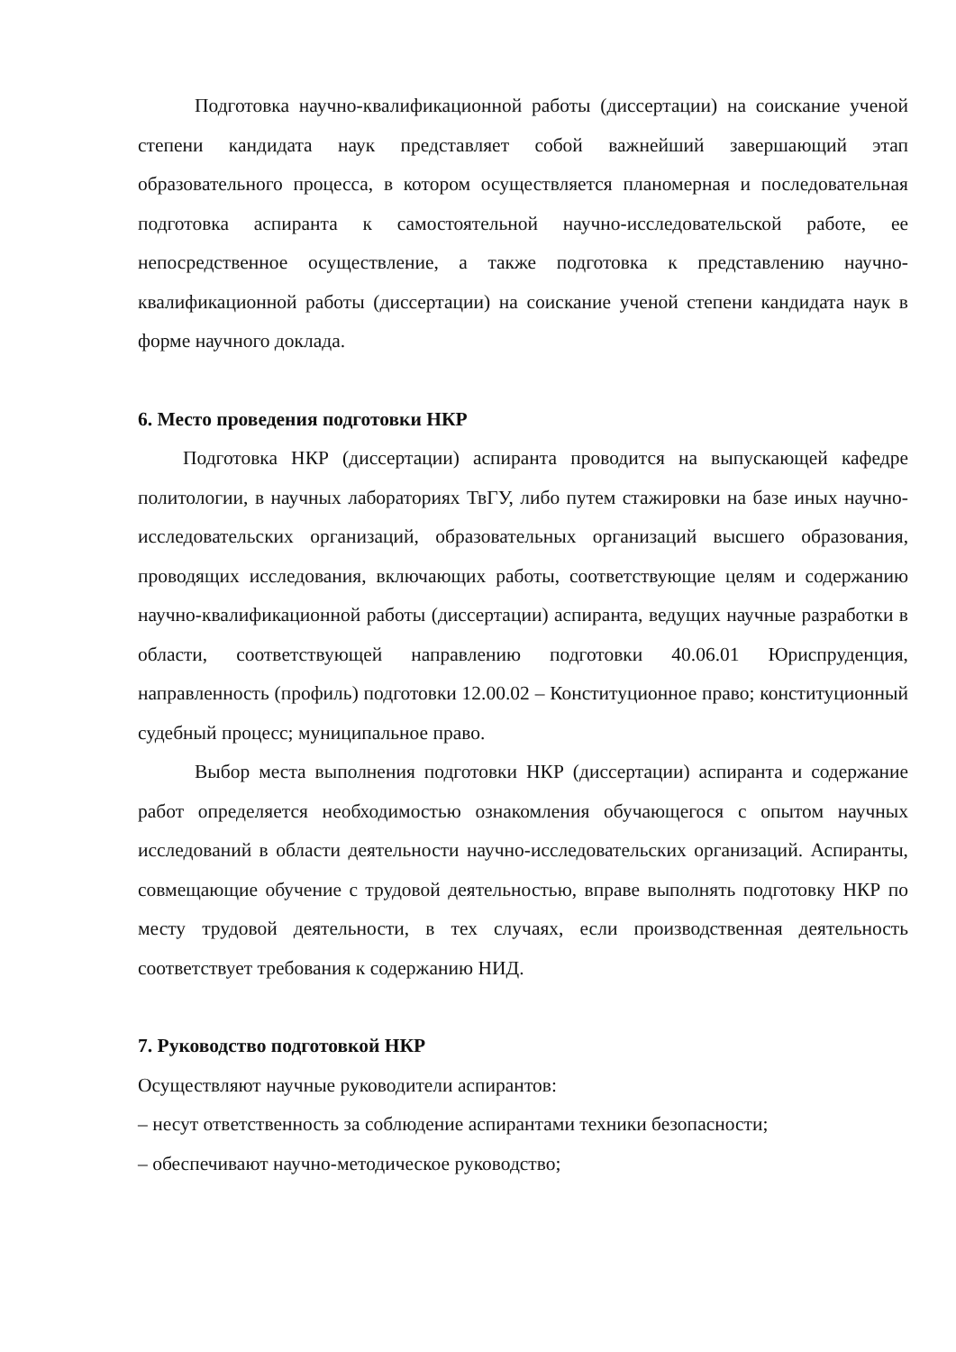Подготовка научно-квалификационной работы (диссертации) на соискание ученой степени кандидата наук представляет собой важнейший завершающий этап образовательного процесса, в котором осуществляется планомерная и последовательная подготовка аспиранта к самостоятельной научно-исследовательской работе, ее непосредственное осуществление, а также подготовка к представлению научно-квалификационной работы (диссертации) на соискание ученой степени кандидата наук в форме научного доклада.
6. Место проведения подготовки НКР
Подготовка НКР (диссертации) аспиранта проводится на выпускающей кафедре политологии, в научных лабораториях ТвГУ, либо путем стажировки на базе иных научно-исследовательских организаций, образовательных организаций высшего образования, проводящих исследования, включающих работы, соответствующие целям и содержанию научно-квалификационной работы (диссертации) аспиранта, ведущих научные разработки в области, соответствующей направлению подготовки 40.06.01 Юриспруденция, направленность (профиль) подготовки 12.00.02 – Конституционное право; конституционный судебный процесс; муниципальное право.
Выбор места выполнения подготовки НКР (диссертации) аспиранта и содержание работ определяется необходимостью ознакомления обучающегося с опытом научных исследований в области деятельности научно-исследовательских организаций. Аспиранты, совмещающие обучение с трудовой деятельностью, вправе выполнять подготовку НКР по месту трудовой деятельности, в тех случаях, если производственная деятельность соответствует требования к содержанию НИД.
7. Руководство подготовкой НКР
Осуществляют научные руководители аспирантов:
– несут ответственность за соблюдение аспирантами техники безопасности;
– обеспечивают научно-методическое руководство;